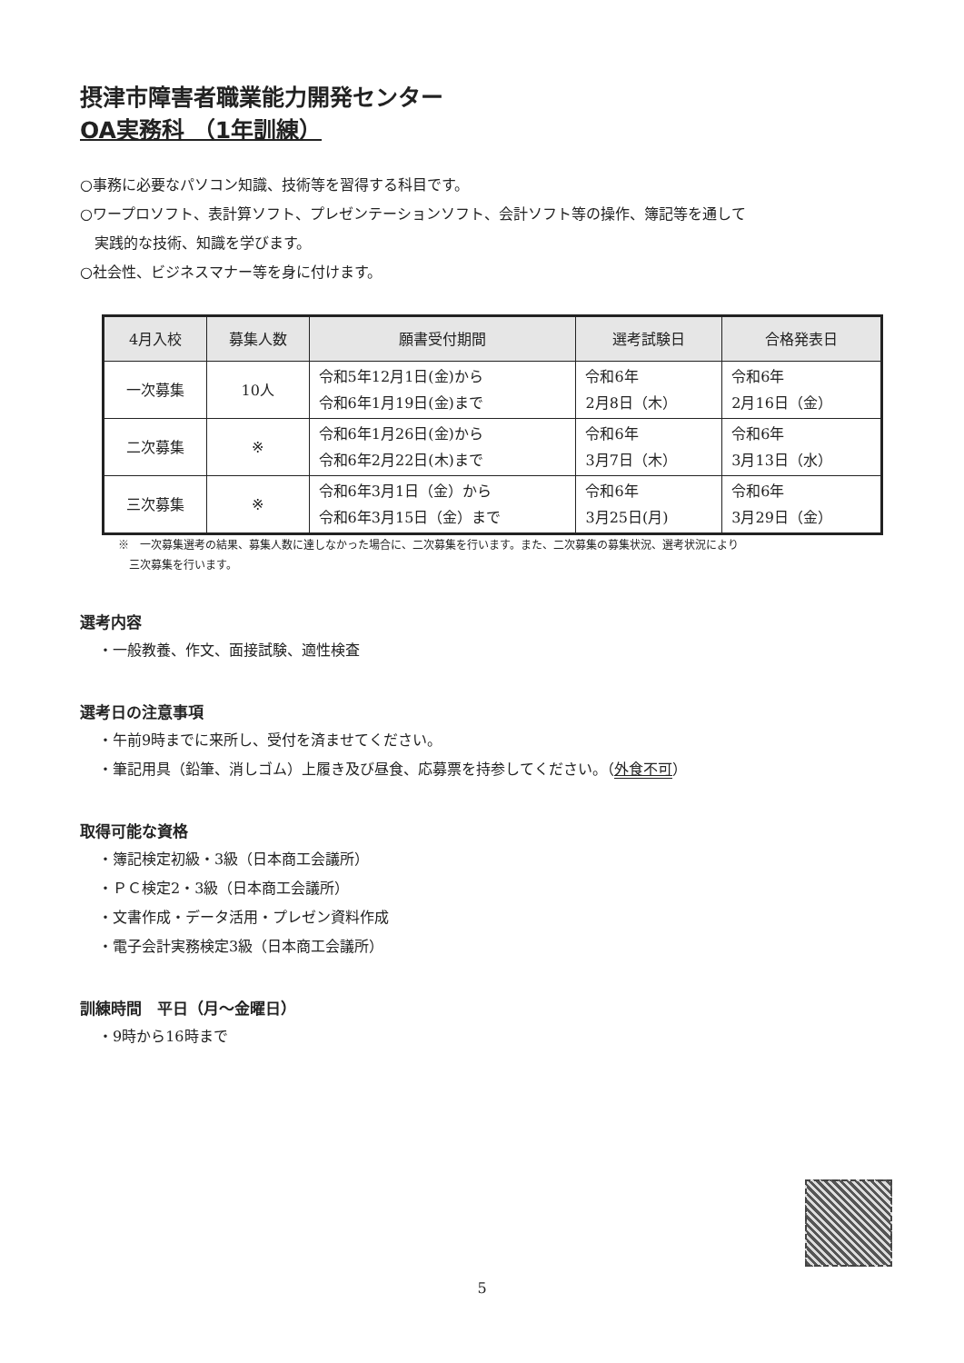摂津市障害者職業能力開発センター
OA実務科 （1年訓練）
○事務に必要なパソコン知識、技術等を習得する科目です。
○ワープロソフト、表計算ソフト、プレゼンテーションソフト、会計ソフト等の操作、簿記等を通して
　実践的な技術、知識を学びます。
○社会性、ビジネスマナー等を身に付けます。
| 4月入校 | 募集人数 | 願書受付期間 | 選考試験日 | 合格発表日 |
| --- | --- | --- | --- | --- |
| 一次募集 | 10人 | 令和5年12月1日(金)から 令和6年1月19日(金)まで | 令和6年 2月8日（木） | 令和6年 2月16日（金） |
| 二次募集 | ※ | 令和6年1月26日(金)から 令和6年2月22日(木)まで | 令和6年 3月7日（木） | 令和6年 3月13日（水） |
| 三次募集 | ※ | 令和6年3月1日（金）から 令和6年3月15日（金）まで | 令和6年 3月25日(月) | 令和6年 3月29日（金） |
※　一次募集選考の結果、募集人数に達しなかった場合に、二次募集を行います。また、二次募集の募集状況、選考状況により
　三次募集を行います。
選考内容
・一般教養、作文、面接試験、適性検査
選考日の注意事項
・午前9時までに来所し、受付を済ませてください。
・筆記用具（鉛筆、消しゴム）上履き及び昼食、応募票を持参してください。（外食不可）
取得可能な資格
・簿記検定初級・3級（日本商工会議所）
・ＰＣ検定2・3級（日本商工会議所）
・文書作成・データ活用・プレゼン資料作成
・電子会計実務検定3級（日本商工会議所）
訓練時間　平日（月～金曜日）
・9時から16時まで
5